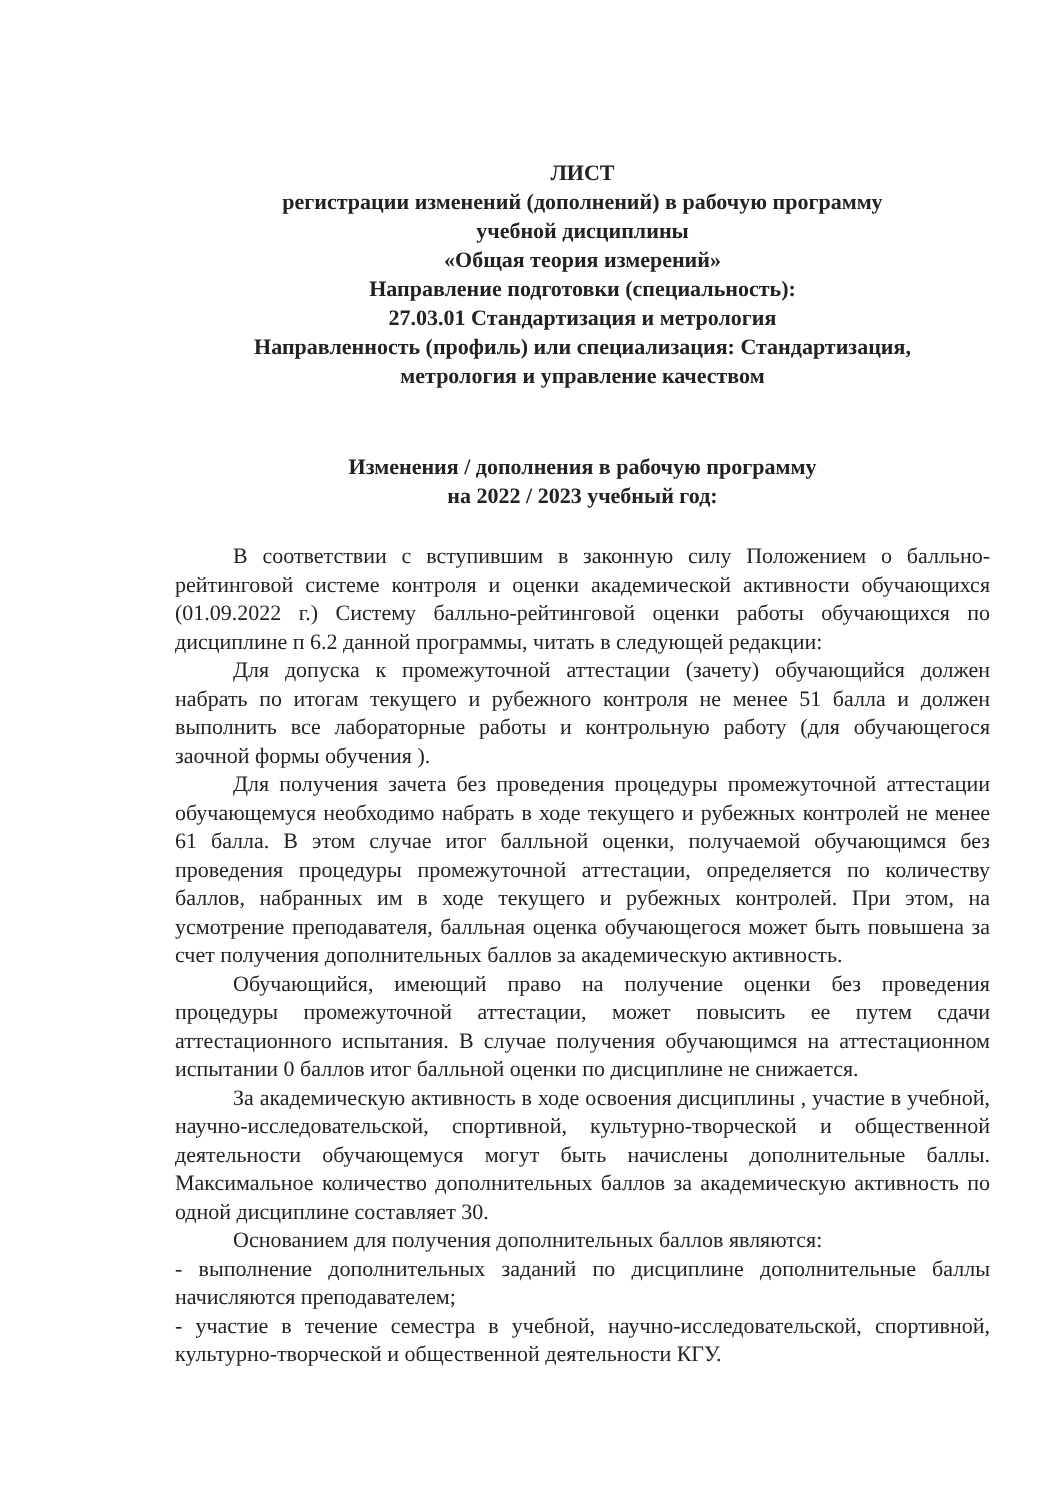ЛИСТ
регистрации изменений (дополнений) в рабочую программу
учебной дисциплины
«Общая теория измерений»
Направление подготовки (специальность):
27.03.01 Стандартизация и метрология
Направленность (профиль) или специализация: Стандартизация,
метрология и управление качеством
Изменения / дополнения в рабочую программу
на 2022 / 2023 учебный год:
В соответствии с вступившим в законную силу Положением о балльно-рейтинговой системе контроля и оценки академической активности обучающихся (01.09.2022 г.) Систему балльно-рейтинговой оценки работы обучающихся по дисциплине п 6.2 данной программы, читать в следующей редакции:
Для допуска к промежуточной аттестации (зачету) обучающийся должен набрать по итогам текущего и рубежного контроля не менее 51 балла и должен выполнить все лабораторные работы и контрольную работу (для обучающегося заочной формы обучения ).
Для получения зачета без проведения процедуры промежуточной аттестации обучающемуся необходимо набрать в ходе текущего и рубежных контролей не менее 61 балла. В этом случае итог балльной оценки, получаемой обучающимся без проведения процедуры промежуточной аттестации, определяется по количеству баллов, набранных им в ходе текущего и рубежных контролей. При этом, на усмотрение преподавателя, балльная оценка обучающегося может быть повышена за счет получения дополнительных баллов за академическую активность.
Обучающийся, имеющий право на получение оценки без проведения процедуры промежуточной аттестации, может повысить ее путем сдачи аттестационного испытания. В случае получения обучающимся на аттестационном испытании 0 баллов итог балльной оценки по дисциплине не снижается.
За академическую активность в ходе освоения дисциплины , участие в учебной, научно-исследовательской, спортивной, культурно-творческой и общественной деятельности обучающемуся могут быть начислены дополнительные баллы. Максимальное количество дополнительных баллов за академическую активность по одной дисциплине составляет 30.
Основанием для получения дополнительных баллов являются:
- выполнение дополнительных заданий по дисциплине дополнительные баллы начисляются преподавателем;
- участие в течение семестра в учебной, научно-исследовательской, спортивной, культурно-творческой и общественной деятельности КГУ.